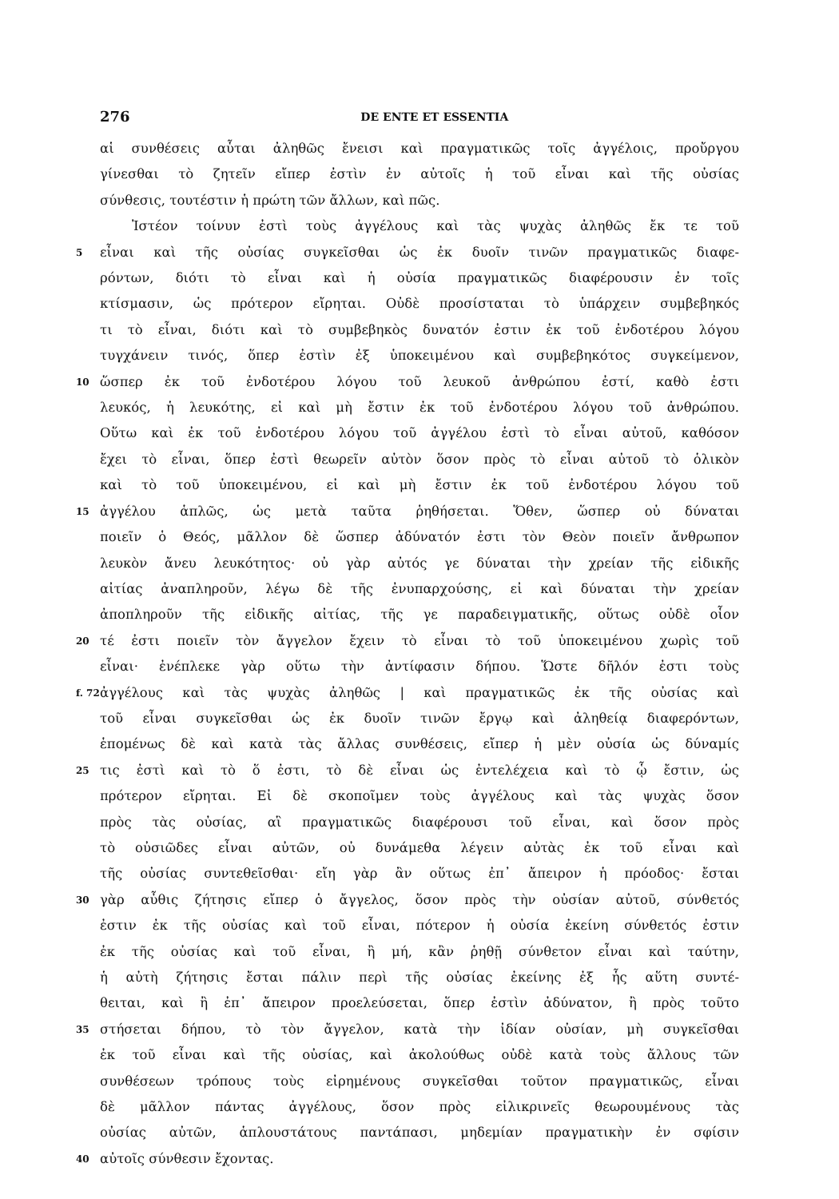276 DE ENTE ET ESSENTIA
αἱ συνθέσεις αὗται ἀληθῶς ἔνεισι καὶ πραγματικῶς τοῖς ἀγγέλοις, προὔργου
γίνεσθαι τὸ ζητεῖν εἴπερ ἐστὶν ἐν αὐτοῖς ἡ τοῦ εἶναι καὶ τῆς οὐσίας
σύνθεσις, τουτέστιν ἡ πρώτη τῶν ἄλλων, καὶ πῶς.
Ἰστέον τοίνυν ἐστὶ τοὺς ἀγγέλους καὶ τὰς ψυχὰς ἀληθῶς ἔκ τε τοῦ
5 εἶναι καὶ τῆς οὐσίας συγκεῖσθαι ὡς ἐκ δυοῖν τινῶν πραγματικῶς διαφε-
ρόντων, διότι τὸ εἶναι καὶ ἡ οὐσία πραγματικῶς διαφέρουσιν ἐν τοῖς
κτίσμασιν, ὡς πρότερον εἴρηται. Οὐδὲ προσίσταται τὸ ὑπάρχειν συμβεβηκός
τι τὸ εἶναι, διότι καὶ τὸ συμβεβηκὸς δυνατόν ἐστιν ἐκ τοῦ ἐνδοτέρου λόγου
τυγχάνειν τινός, ὅπερ ἐστὶν ἐξ ὑποκειμένου καὶ συμβεβηκότος συγκείμενον,
10 ὥσπερ ἐκ τοῦ ἐνδοτέρου λόγου τοῦ λευκοῦ ἀνθρώπου ἐστί, καθὸ ἐστι
λευκός, ἡ λευκότης, εἰ καὶ μὴ ἔστιν ἐκ τοῦ ἐνδοτέρου λόγου τοῦ ἀνθρώπου.
Οὕτω καὶ ἐκ τοῦ ἐνδοτέρου λόγου τοῦ ἀγγέλου ἐστὶ τὸ εἶναι αὐτοῦ, καθόσον
ἔχει τὸ εἶναι, ὅπερ ἐστὶ θεωρεῖν αὐτὸν ὅσον πρὸς τὸ εἶναι αὐτοῦ τὸ ὁλικὸν
καὶ τὸ τοῦ ὑποκειμένου, εἰ καὶ μὴ ἔστιν ἐκ τοῦ ἐνδοτέρου λόγου τοῦ
15 ἀγγέλου ἁπλῶς, ὡς μετὰ ταῦτα ῥηθήσεται. Ὅθεν, ὥσπερ οὐ δύναται
ποιεῖν ὁ Θεός, μᾶλλον δὲ ὥσπερ ἀδύνατόν ἐστι τὸν Θεὸν ποιεῖν ἄνθρωπον
λευκὸν ἄνευ λευκότητος· οὐ γὰρ αὐτός γε δύναται τὴν χρείαν τῆς εἰδικῆς
αἰτίας ἀναπληροῦν, λέγω δὲ τῆς ἐνυπαρχούσης, εἰ καὶ δύναται τὴν χρείαν
ἀποπληροῦν τῆς εἰδικῆς αἰτίας, τῆς γε παραδειγματικῆς, οὕτως οὐδὲ οἷον
20 τέ ἐστι ποιεῖν τὸν ἄγγελον ἔχειν τὸ εἶναι τὸ τοῦ ὑποκειμένου χωρὶς τοῦ
εἶναι· ἐνέπλεκε γὰρ οὕτω τὴν ἀντίφασιν δήπου. Ὥστε δῆλόν ἐστι τοὺς
f. 72 ἀγγέλους καὶ τὰς ψυχὰς ἀληθῶς | καὶ πραγματικῶς ἐκ τῆς οὐσίας καὶ
τοῦ εἶναι συγκεῖσθαι ὡς ἐκ δυοῖν τινῶν ἔργῳ καὶ ἀληθείᾳ διαφερόντων,
ἑπομένως δὲ καὶ κατὰ τὰς ἄλλας συνθέσεις, εἴπερ ἡ μὲν οὐσία ὡς δύναμίς
25 τις ἐστὶ καὶ τὸ ὅ ἐστι, τὸ δὲ εἶναι ὡς ἐντελέχεια καὶ τὸ ᾧ ἔστιν, ὡς
πρότερον εἴρηται. Εἰ δὲ σκοποῖμεν τοὺς ἀγγέλους καὶ τὰς ψυχὰς ὅσον
πρὸς τὰς οὐσίας, αἳ πραγματικῶς διαφέρουσι τοῦ εἶναι, καὶ ὅσον πρὸς
τὸ οὐσιῶδες εἶναι αὐτῶν, οὐ δυνάμεθα λέγειν αὐτὰς ἐκ τοῦ εἶναι καὶ
τῆς οὐσίας συντεθεῖσθαι· εἴη γὰρ ἂν οὕτως ἐπ᾽ ἄπειρον ἡ πρόοδος· ἔσται
30 γὰρ αὖθις ζήτησις εἴπερ ὁ ἄγγελος, ὅσον πρὸς τὴν οὐσίαν αὐτοῦ, σύνθετός
ἐστιν ἐκ τῆς οὐσίας καὶ τοῦ εἶναι, πότερον ἡ οὐσία ἐκείνη σύνθετός ἐστιν
ἐκ τῆς οὐσίας καὶ τοῦ εἶναι, ἢ μή, κἂν ῥηθῇ σύνθετον εἶναι καὶ ταύτην,
ἡ αὐτὴ ζήτησις ἔσται πάλιν περὶ τῆς οὐσίας ἐκείνης ἐξ ἧς αὕτη συντέ-
θειται, καὶ ἢ ἐπ᾽ ἄπειρον προελεύσεται, ὅπερ ἐστὶν ἀδύνατον, ἢ πρὸς τοῦτο
35 στήσεται δήπου, τὸ τὸν ἄγγελον, κατὰ τὴν ἰδίαν οὐσίαν, μὴ συγκεῖσθαι
ἐκ τοῦ εἶναι καὶ τῆς οὐσίας, καὶ ἀκολούθως οὐδὲ κατὰ τοὺς ἄλλους τῶν
συνθέσεων τρόπους τοὺς εἰρημένους συγκεῖσθαι τοῦτον πραγματικῶς, εἶναι
δὲ μᾶλλον πάντας ἀγγέλους, ὅσον πρὸς εἰλικρινεῖς θεωρουμένους τὰς
οὐσίας αὐτῶν, ἁπλουστάτους παντάπασι, μηδεμίαν πραγματικὴν ἐν σφίσιν
40 αὐτοῖς σύνθεσιν ἔχοντας.